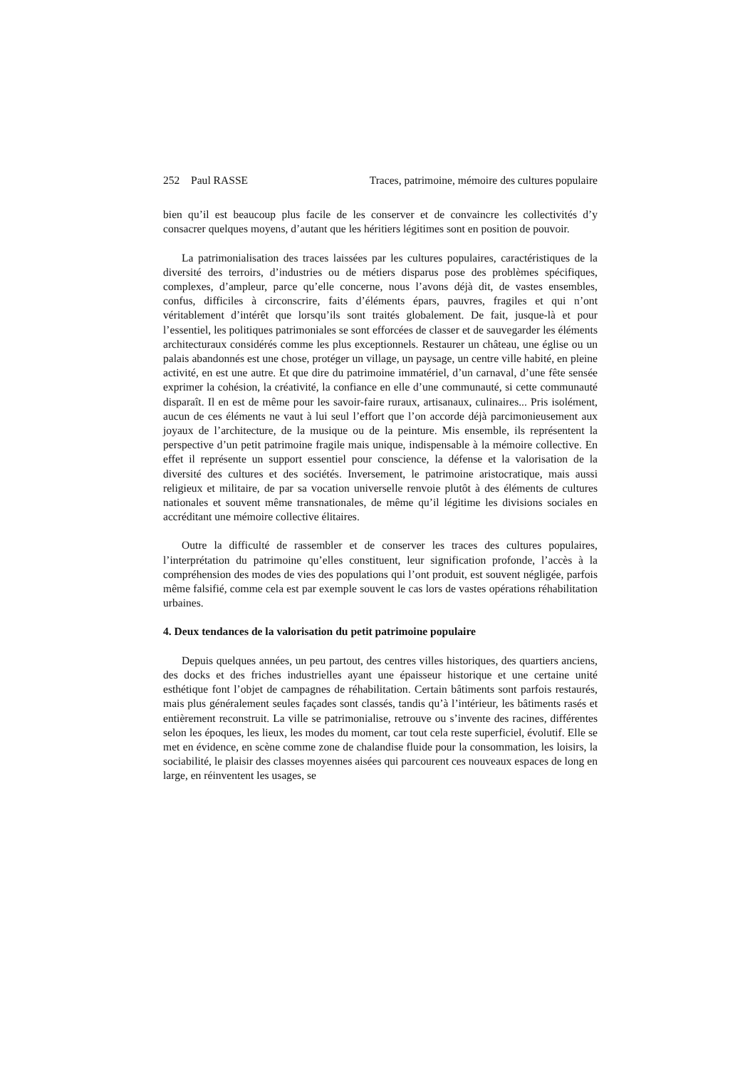252 Paul RASSE Traces, patrimoine, mémoire des cultures populaire
bien qu’il est beaucoup plus facile de les conserver et de convaincre les collectivités d’y consacrer quelques moyens, d’autant que les héritiers légitimes sont en position de pouvoir.
La patrimonialisation des traces laissées par les cultures populaires, caractéristiques de la diversité des terroirs, d’industries ou de métiers disparus pose des problèmes spécifiques, complexes, d’ampleur, parce qu’elle concerne, nous l’avons déjà dit, de vastes ensembles, confus, difficiles à circonscrire, faits d’éléments épars, pauvres, fragiles et qui n’ont véritablement d’intérêt que lorsqu’ils sont traités globalement. De fait, jusque-là et pour l’essentiel, les politiques patrimoniales se sont efforcées de classer et de sauvegarder les éléments architecturaux considérés comme les plus exceptionnels. Restaurer un château, une église ou un palais abandonnés est une chose, protéger un village, un paysage, un centre ville habité, en pleine activité, en est une autre. Et que dire du patrimoine immatériel, d’un carnaval, d’une fête sensée exprimer la cohésion, la créativité, la confiance en elle d’une communauté, si cette communauté disparaît. Il en est de même pour les savoir-faire ruraux, artisanaux, culinaires... Pris isolément, aucun de ces éléments ne vaut à lui seul l’effort que l’on accorde déjà parcimonieusement aux joyaux de l’architecture, de la musique ou de la peinture. Mis ensemble, ils représentent la perspective d’un petit patrimoine fragile mais unique, indispensable à la mémoire collective. En effet il représente un support essentiel pour conscience, la défense et la valorisation de la diversité des cultures et des sociétés. Inversement, le patrimoine aristocratique, mais aussi religieux et militaire, de par sa vocation universelle renvoie plutôt à des éléments de cultures nationales et souvent même transnationales, de même qu’il légitime les divisions sociales en accréditant une mémoire collective élitaires.
Outre la difficulté de rassembler et de conserver les traces des cultures populaires, l’interprétation du patrimoine qu’elles constituent, leur signification profonde, l’accès à la compréhension des modes de vies des populations qui l’ont produit, est souvent négligée, parfois même falsifié, comme cela est par exemple souvent le cas lors de vastes opérations réhabilitation urbaines.
4. Deux tendances de la valorisation du petit patrimoine populaire
Depuis quelques années, un peu partout, des centres villes historiques, des quartiers anciens, des docks et des friches industrielles ayant une épaisseur historique et une certaine unité esthétique font l’objet de campagnes de réhabilitation. Certain bâtiments sont parfois restaurés, mais plus généralement seules façades sont classés, tandis qu’à l’intérieur, les bâtiments rasés et entièrement reconstruit. La ville se patrimonialise, retrouve ou s’invente des racines, différentes selon les époques, les lieux, les modes du moment, car tout cela reste superficiel, évolutif. Elle se met en évidence, en scène comme zone de chalandise fluide pour la consommation, les loisirs, la sociabilité, le plaisir des classes moyennes aisées qui parcourent ces nouveaux espaces de long en large, en réinventent les usages, se